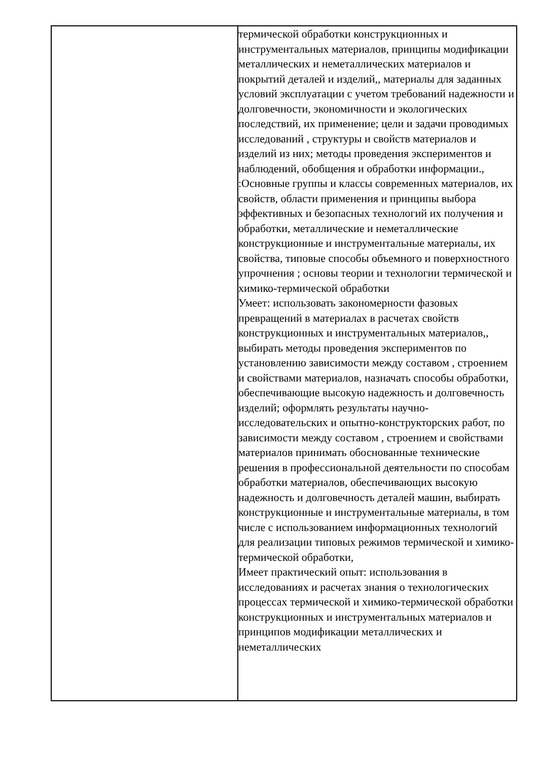| | термической обработки конструкционных и инструментальных материалов, принципы модификации металлических и неметаллических материалов и покрытий деталей и изделий,, материалы для заданных условий эксплуатации с учетом требований надежности и долговечности, экономичности и экологических последствий, их применение; цели и задачи проводимых исследований , структуры и свойств материалов и изделий из них; методы проведения экспериментов и наблюдений, обобщения и обработки информации., :Основные группы и классы современных материалов, их свойств, области применения и принципы выбора эффективных и безопасных технологий их получения и обработки, металлические и неметаллические конструкционные и инструментальные материалы, их свойства, типовые способы объемного и поверхностного упрочнения ; основы теории и технологии термической и химико-термической обработки Умеет: использовать закономерности фазовых превращений в материалах в расчетах свойств конструкционных и инструментальных материалов,, выбирать методы проведения экспериментов по установлению зависимости между составом , строением и свойствами материалов, назначать способы обработки, обеспечивающие высокую надежность и долговечность изделий; оформлять результаты научно-исследовательских и опытно-конструкторских работ, по зависимости между составом , строением и свойствами материалов принимать обоснованные технические решения в профессиональной деятельности по способам обработки материалов, обеспечивающих высокую надежность и долговечность деталей машин, выбирать конструкционные и инструментальные материалы, в том числе с использованием информационных технологий для реализации типовых режимов термической и химико-термической обработки, Имеет практический опыт: использования в исследованиях и расчетах знания о технологических процессах термической и химико-термической обработки конструкционных и инструментальных материалов и принципов модификации металлических и неметаллических |